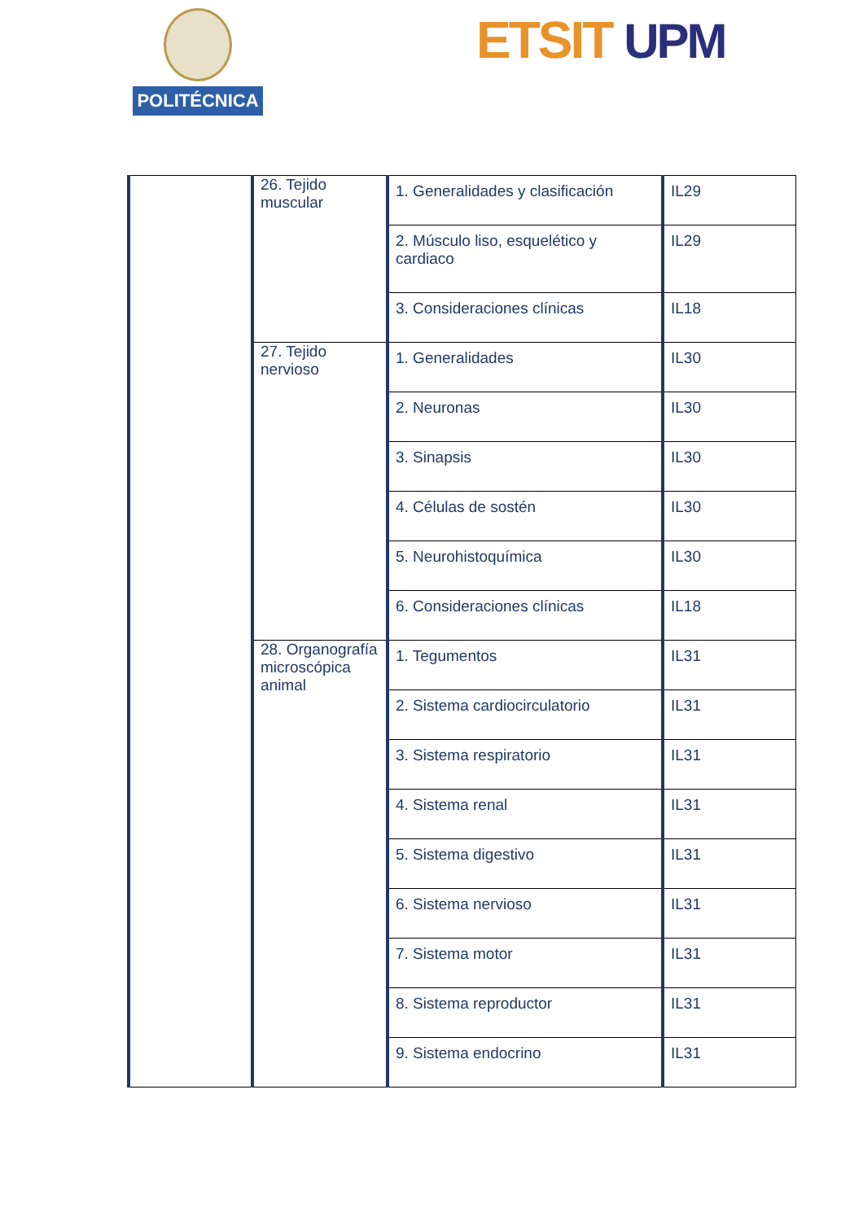POLITÉCNICA ETSIT UPM
| | 26. Tejido muscular | 1. Generalidades y clasificación | IL29 |
| | | 2. Músculo liso, esquelético y cardiaco | IL29 |
| | | 3. Consideraciones clínicas | IL18 |
| | 27. Tejido nervioso | 1. Generalidades | IL30 |
| | | 2. Neuronas | IL30 |
| | | 3. Sinapsis | IL30 |
| | | 4. Células de sostén | IL30 |
| | | 5. Neurohistoquímica | IL30 |
| | | 6. Consideraciones clínicas | IL18 |
| | 28. Organografía microscópica animal | 1. Tegumentos | IL31 |
| | | 2. Sistema cardiocirculatorio | IL31 |
| | | 3. Sistema respiratorio | IL31 |
| | | 4. Sistema renal | IL31 |
| | | 5. Sistema digestivo | IL31 |
| | | 6. Sistema nervioso | IL31 |
| | | 7. Sistema motor | IL31 |
| | | 8. Sistema reproductor | IL31 |
| | | 9. Sistema endocrino | IL31 |